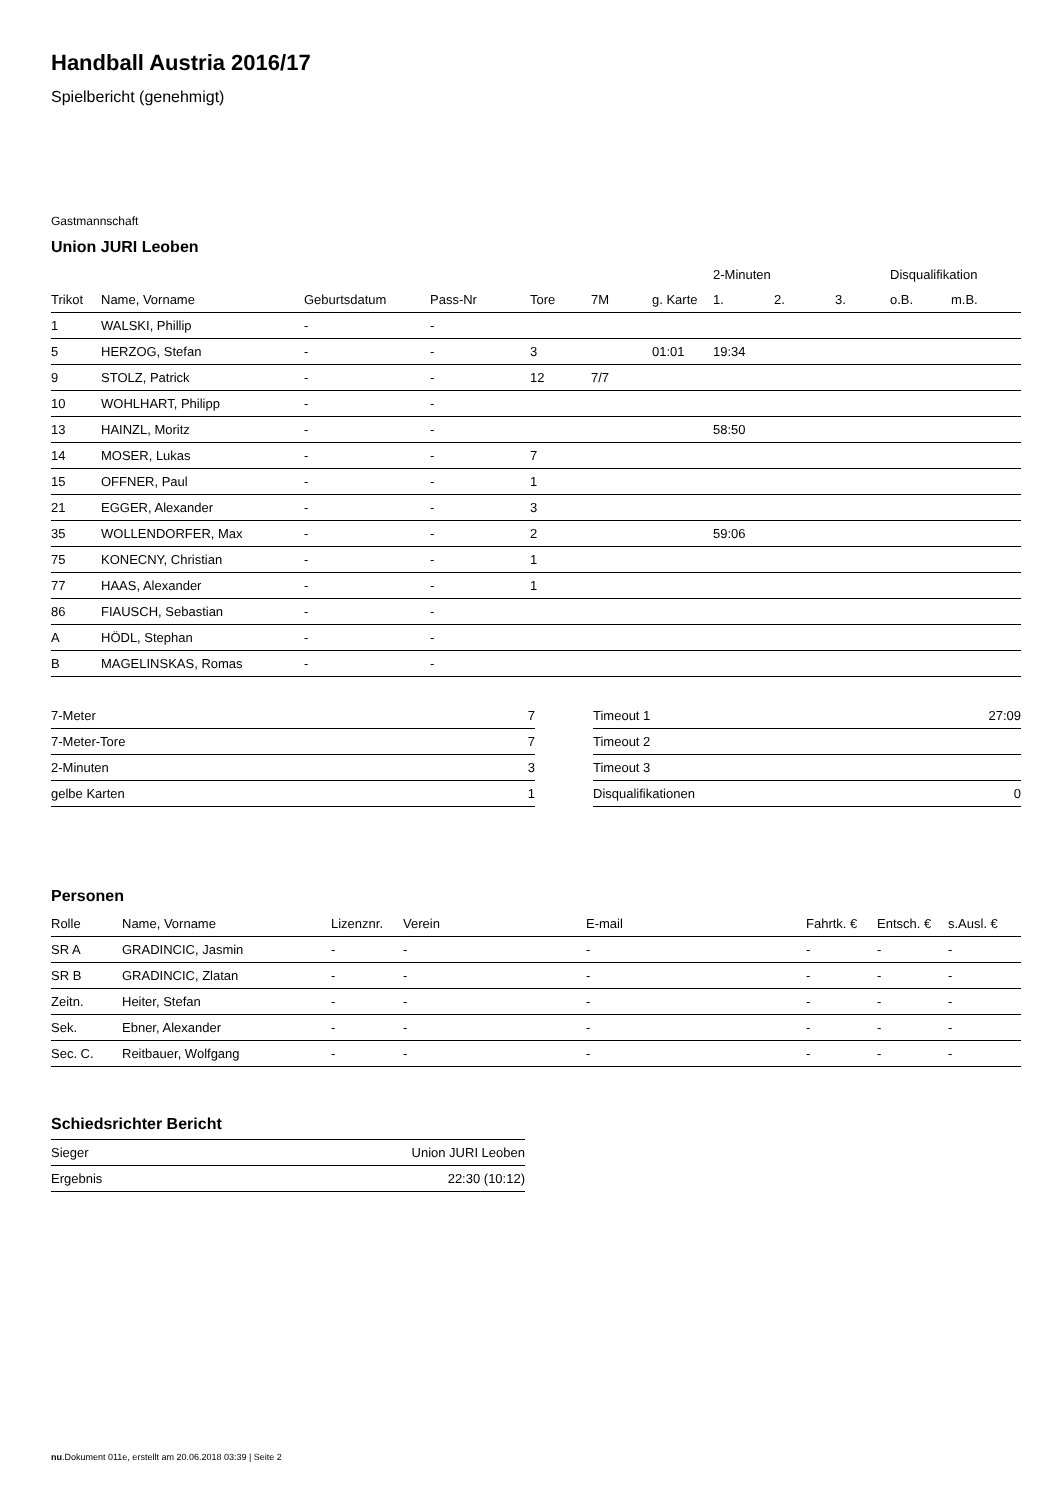Handball Austria 2016/17
Spielbericht (genehmigt)
Gastmannschaft
Union JURI Leoben
| | | | | | | | 2-Minuten | | | Disqualifikation | |
| --- | --- | --- | --- | --- | --- | --- | --- | --- | --- | --- | --- |
| Trikot | Name, Vorname | Geburtsdatum | Pass-Nr | Tore | 7M | g. Karte | 1. | 2. | 3. | o.B. | m.B. |
| 1 | WALSKI, Phillip | - | - | | | | | | | | |
| 5 | HERZOG, Stefan | - | - | 3 | | 01:01 | 19:34 | | | | |
| 9 | STOLZ, Patrick | - | - | 12 | 7/7 | | | | | | |
| 10 | WOHLHART, Philipp | - | - | | | | | | | | |
| 13 | HAINZL, Moritz | - | - | | | | 58:50 | | | | |
| 14 | MOSER, Lukas | - | - | 7 | | | | | | | |
| 15 | OFFNER, Paul | - | - | 1 | | | | | | | |
| 21 | EGGER, Alexander | - | - | 3 | | | | | | | |
| 35 | WOLLENDORFER, Max | - | - | 2 | | | 59:06 | | | | |
| 75 | KONECNY, Christian | - | - | 1 | | | | | | | |
| 77 | HAAS, Alexander | - | - | 1 | | | | | | | |
| 86 | FIAUSCH, Sebastian | - | - | | | | | | | | |
| A | HÖDL, Stephan | - | - | | | | | | | | |
| B | MAGELINSKAS, Romas | - | - | | | | | | | | |
| 7-Meter | 7 |
| 7-Meter-Tore | 7 |
| 2-Minuten | 3 |
| gelbe Karten | 1 |
| Timeout 1 | 27:09 |
| Timeout 2 | |
| Timeout 3 | |
| Disqualifikationen | 0 |
Personen
| Rolle | Name, Vorname | Lizenznr. | Verein | E-mail | Fahrtk. € | Entsch. € | s.Ausl. € |
| --- | --- | --- | --- | --- | --- | --- | --- |
| SR A | GRADINCIC, Jasmin | - | - | - | - | - | - |
| SR B | GRADINCIC, Zlatan | - | - | - | - | - | - |
| Zeitn. | Heiter, Stefan | - | - | - | - | - | - |
| Sek. | Ebner, Alexander | - | - | - | - | - | - |
| Sec. C. | Reitbauer, Wolfgang | - | - | - | - | - | - |
Schiedsrichter Bericht
| Sieger | Union JURI Leoben |
| Ergebnis | 22:30 (10:12) |
nu.Dokument 011e, erstellt am 20.06.2018 03:39 | Seite 2